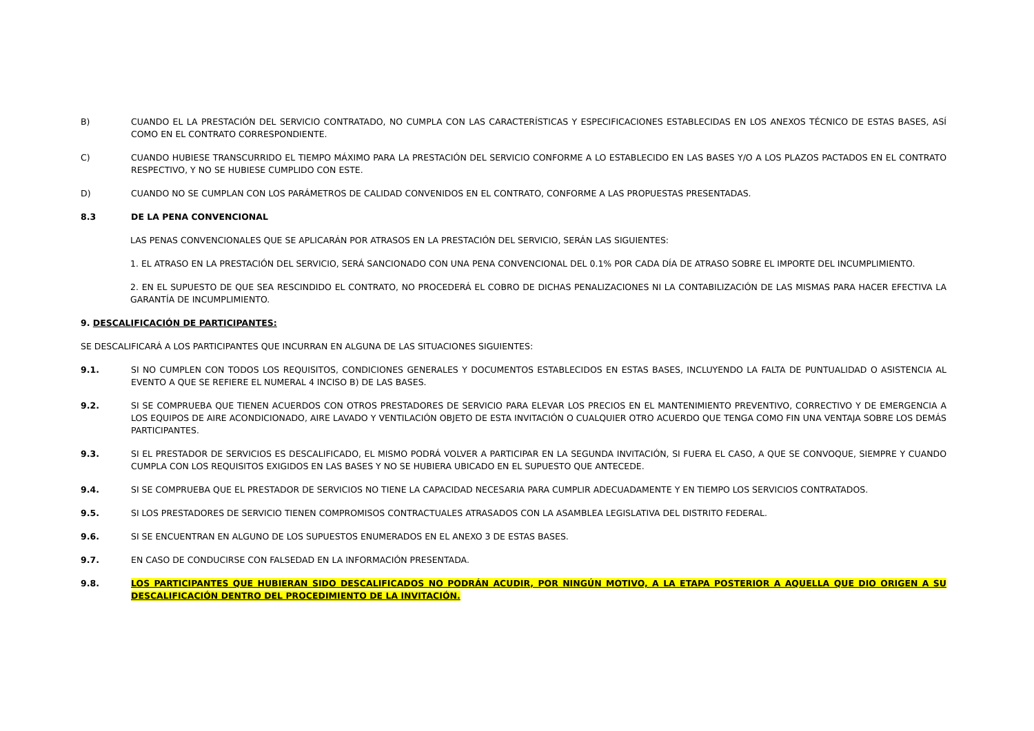B) CUANDO EL LA PRESTACIÓN DEL SERVICIO CONTRATADO, NO CUMPLA CON LAS CARACTERÍSTICAS Y ESPECIFICACIONES ESTABLECIDAS EN LOS ANEXOS TÉCNICO DE ESTAS BASES, ASÍ COMO EN EL CONTRATO CORRESPONDIENTE.
C) CUANDO HUBIESE TRANSCURRIDO EL TIEMPO MÁXIMO PARA LA PRESTACIÓN DEL SERVICIO CONFORME A LO ESTABLECIDO EN LAS BASES Y/O A LOS PLAZOS PACTADOS EN EL CONTRATO RESPECTIVO, Y NO SE HUBIESE CUMPLIDO CON ESTE.
D) CUANDO NO SE CUMPLAN CON LOS PARÁMETROS DE CALIDAD CONVENIDOS EN EL CONTRATO, CONFORME A LAS PROPUESTAS PRESENTADAS.
8.3 DE LA PENA CONVENCIONAL
LAS PENAS CONVENCIONALES QUE SE APLICARÁN POR ATRASOS EN LA PRESTACIÓN DEL SERVICIO, SERÁN LAS SIGUIENTES:
1. EL ATRASO EN LA PRESTACIÓN DEL SERVICIO, SERÁ SANCIONADO CON UNA PENA CONVENCIONAL DEL 0.1% POR CADA DÍA DE ATRASO SOBRE EL IMPORTE DEL INCUMPLIMIENTO.
2. EN EL SUPUESTO DE QUE SEA RESCINDIDO EL CONTRATO, NO PROCEDERÁ EL COBRO DE DICHAS PENALIZACIONES NI LA CONTABILIZACIÓN DE LAS MISMAS PARA HACER EFECTIVA LA GARANTÍA DE INCUMPLIMIENTO.
9. DESCALIFICACIÓN DE PARTICIPANTES:
SE DESCALIFICARÁ A LOS PARTICIPANTES QUE INCURRAN EN ALGUNA DE LAS SITUACIONES SIGUIENTES:
9.1. SI NO CUMPLEN CON TODOS LOS REQUISITOS, CONDICIONES GENERALES Y DOCUMENTOS ESTABLECIDOS EN ESTAS BASES, INCLUYENDO LA FALTA DE PUNTUALIDAD O ASISTENCIA AL EVENTO A QUE SE REFIERE EL NUMERAL 4 INCISO B) DE LAS BASES.
9.2. SI SE COMPRUEBA QUE TIENEN ACUERDOS CON OTROS PRESTADORES DE SERVICIO PARA ELEVAR LOS PRECIOS EN EL MANTENIMIENTO PREVENTIVO, CORRECTIVO Y DE EMERGENCIA A LOS EQUIPOS DE AIRE ACONDICIONADO, AIRE LAVADO Y VENTILACIÓN OBJETO DE ESTA INVITACIÓN O CUALQUIER OTRO ACUERDO QUE TENGA COMO FIN UNA VENTAJA SOBRE LOS DEMÁS PARTICIPANTES.
9.3. SI EL PRESTADOR DE SERVICIOS ES DESCALIFICADO, EL MISMO PODRÁ VOLVER A PARTICIPAR EN LA SEGUNDA INVITACIÓN, SI FUERA EL CASO, A QUE SE CONVOQUE, SIEMPRE Y CUANDO CUMPLA CON LOS REQUISITOS EXIGIDOS EN LAS BASES Y NO SE HUBIERA UBICADO EN EL SUPUESTO QUE ANTECEDE.
9.4. SI SE COMPRUEBA QUE EL PRESTADOR DE SERVICIOS NO TIENE LA CAPACIDAD NECESARIA PARA CUMPLIR ADECUADAMENTE Y EN TIEMPO LOS SERVICIOS CONTRATADOS.
9.5. SI LOS PRESTADORES DE SERVICIO TIENEN COMPROMISOS CONTRACTUALES ATRASADOS CON LA ASAMBLEA LEGISLATIVA DEL DISTRITO FEDERAL.
9.6. SI SE ENCUENTRAN EN ALGUNO DE LOS SUPUESTOS ENUMERADOS EN EL ANEXO 3 DE ESTAS BASES.
9.7. EN CASO DE CONDUCIRSE CON FALSEDAD EN LA INFORMACIÓN PRESENTADA.
9.8. LOS PARTICIPANTES QUE HUBIERAN SIDO DESCALIFICADOS NO PODRÁN ACUDIR, POR NINGÚN MOTIVO, A LA ETAPA POSTERIOR A AQUELLA QUE DIO ORIGEN A SU DESCALIFICACIÓN DENTRO DEL PROCEDIMIENTO DE LA INVITACIÓN.